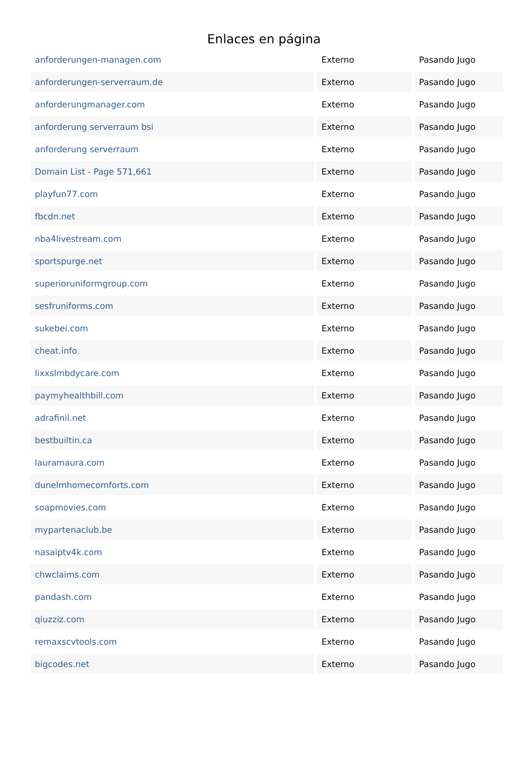Enlaces en página
| anforderungen-managen.com | Externo | Pasando Jugo |
| anforderungen-serverraum.de | Externo | Pasando Jugo |
| anforderungmanager.com | Externo | Pasando Jugo |
| anforderung serverraum bsi | Externo | Pasando Jugo |
| anforderung serverraum | Externo | Pasando Jugo |
| Domain List - Page 571,661 | Externo | Pasando Jugo |
| playfun77.com | Externo | Pasando Jugo |
| fbcdn.net | Externo | Pasando Jugo |
| nba4livestream.com | Externo | Pasando Jugo |
| sportspurge.net | Externo | Pasando Jugo |
| superioruniformgroup.com | Externo | Pasando Jugo |
| sesfruniforms.com | Externo | Pasando Jugo |
| sukebei.com | Externo | Pasando Jugo |
| cheat.info | Externo | Pasando Jugo |
| lixxslmbdycare.com | Externo | Pasando Jugo |
| paymyhealthbill.com | Externo | Pasando Jugo |
| adrafinil.net | Externo | Pasando Jugo |
| bestbuiltin.ca | Externo | Pasando Jugo |
| lauramaura.com | Externo | Pasando Jugo |
| dunelmhomecomforts.com | Externo | Pasando Jugo |
| soapmovies.com | Externo | Pasando Jugo |
| mypartenaclub.be | Externo | Pasando Jugo |
| nasaiptv4k.com | Externo | Pasando Jugo |
| chwclaims.com | Externo | Pasando Jugo |
| pandash.com | Externo | Pasando Jugo |
| qiuzziz.com | Externo | Pasando Jugo |
| remaxscvtools.com | Externo | Pasando Jugo |
| bigcodes.net | Externo | Pasando Jugo |